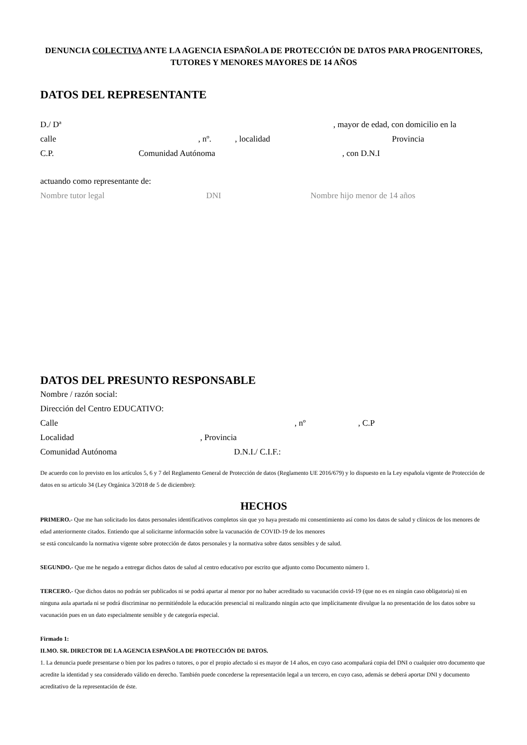DENUNCIA COLECTIVA ANTE LA AGENCIA ESPAÑOLA DE PROTECCIÓN DE DATOS PARA PROGENITORES, TUTORES Y MENORES MAYORES DE 14 AÑOS
DATOS DEL REPRESENTANTE
D./ Dª, mayor de edad, con domicilio en la
calle, nº., localidad Provincia
C.P. Comunidad Autónoma, con D.N.I
actuando como representante de:
Nombre tutor legal DNI Nombre hijo menor de 14 años
DATOS DEL PRESUNTO RESPONSABLE
Nombre / razón social:
Dirección del Centro EDUCATIVO:
Calle, nº, C.P
Localidad, Provincia
Comunidad Autónoma D.N.I./ C.I.F.:
De acuerdo con lo previsto en los artículos 5, 6 y 7 del Reglamento General de Protección de datos (Reglamento UE 2016/679) y lo dispuesto en la Ley española vigente de Protección de datos en su articulo 34 (Ley Orgánica 3/2018 de 5 de diciembre):
HECHOS
PRIMERO.- Que me han solicitado los datos personales identificativos completos sin que yo haya prestado mi consentimiento así como los datos de salud y clínicos de los menores de edad anteriormente citados. Entiendo que al solicitarme información sobre la vacunación de COVID-19 de los menores
se está conculcando la normativa vigente sobre protección de datos personales y la normativa sobre datos sensibles y de salud.
SEGUNDO.- Que me he negado a entregar dichos datos de salud al centro educativo por escrito que adjunto como Documento número 1.
TERCERO.- Que dichos datos no podrán ser publicados ni se podrá apartar al menor por no haber acreditado su vacunación covid-19 (que no es en ningún caso obligatoria) ni en ninguna aula apartada ni se podrá discriminar no permitiéndole la educación presencial ni realizando ningún acto que implícitamente divulgue la no presentación de los datos sobre su vacunación pues en un dato especialmente sensible y de categoría especial.
Firmado 1:
ILMO. SR. DIRECTOR DE LA AGENCIA ESPAÑOLA DE PROTECCIÓN DE DATOS.
1. La denuncia puede presentarse o bien por los padres o tutores, o por el propio afectado si es mayor de 14 años, en cuyo caso acompañará copia del DNI o cualquier otro documento que acredite la identidad y sea considerado válido en derecho. También puede concederse la representación legal a un tercero, en cuyo caso, además se deberá aportar DNI y documento acreditativo de la representación de éste.